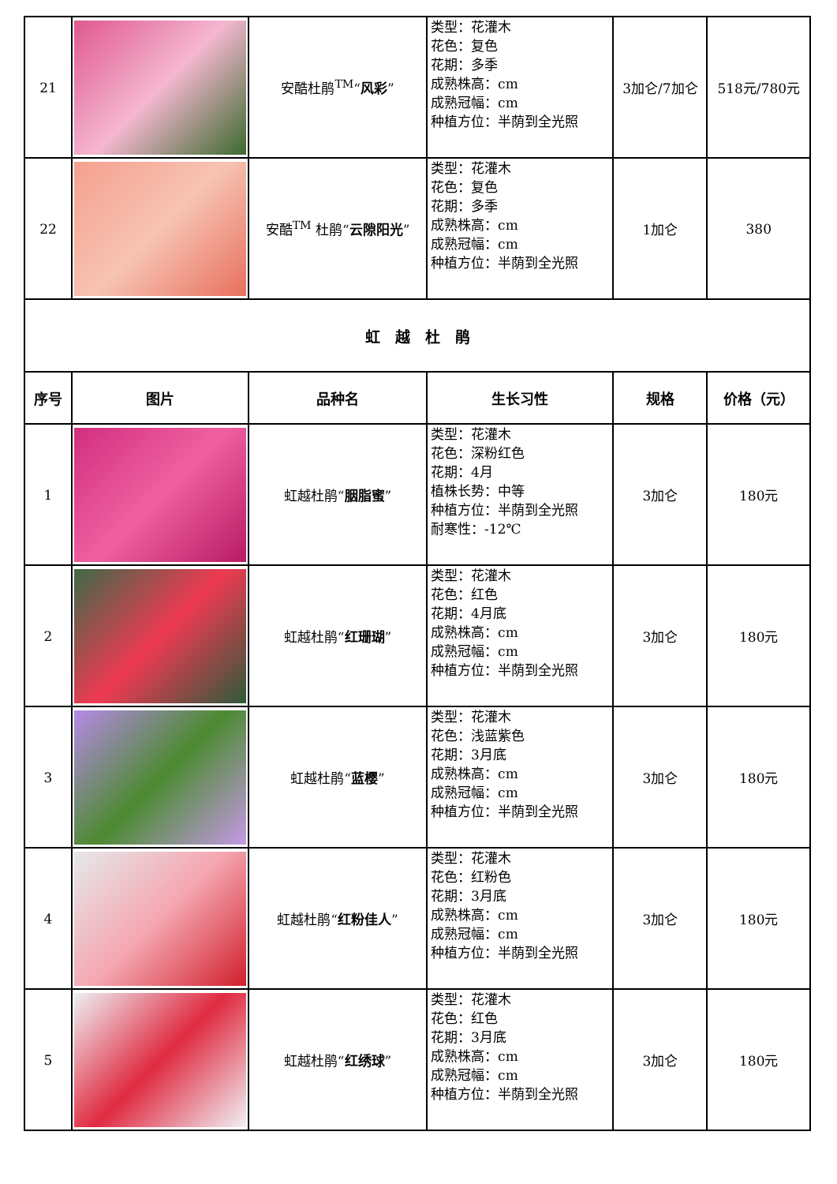| 21 | | 安酷杜鹃<sup>TM</sup>“ 风彩 ” | 类型：花灌木 花色：复色 花期：多季 成熟株高：cm 成熟冠幅：cm 种植方位：半荫到全光照 | 3加仑/7加仑 | 518元/780元 |
| 22 | | 安酷<sup>TM</sup> 杜鹃“ 云隙阳光 ” | 类型：花灌木 花色：复色 花期：多季 成熟株高：cm 成熟冠幅：cm 种植方位：半荫到全光照 | 1加仑 | 380 |
| 虹 越 杜 鹃 | | | | | |
| 序号 | 图片 | 品种名 | 生长习性 | 规格 | 价格（元） |
| 1 | | 虹越杜鹃“ 胭脂蜜 ” | 类型：花灌木 花色：深粉红色 花期：4月 植株长势：中等 种植方位：半荫到全光照 耐寒性：-12℃ | 3加仑 | 180元 |
| 2 | | 虹越杜鹃“ 红珊瑚 ” | 类型：花灌木 花色：红色 花期：4月底 成熟株高：cm 成熟冠幅：cm 种植方位：半荫到全光照 | 3加仑 | 180元 |
| 3 | | 虹越杜鹃“ 蓝樱 ” | 类型：花灌木 花色：浅蓝紫色 花期：3月底 成熟株高：cm 成熟冠幅：cm 种植方位：半荫到全光照 | 3加仑 | 180元 |
| 4 | | 虹越杜鹃“ 红粉佳人 ” | 类型：花灌木 花色：红粉色 花期：3月底 成熟株高：cm 成熟冠幅：cm 种植方位：半荫到全光照 | 3加仑 | 180元 |
| 5 | | 虹越杜鹃“ 红绣球 ” | 类型：花灌木 花色：红色 花期：3月底 成熟株高：cm 成熟冠幅：cm 种植方位：半荫到全光照 | 3加仑 | 180元 |